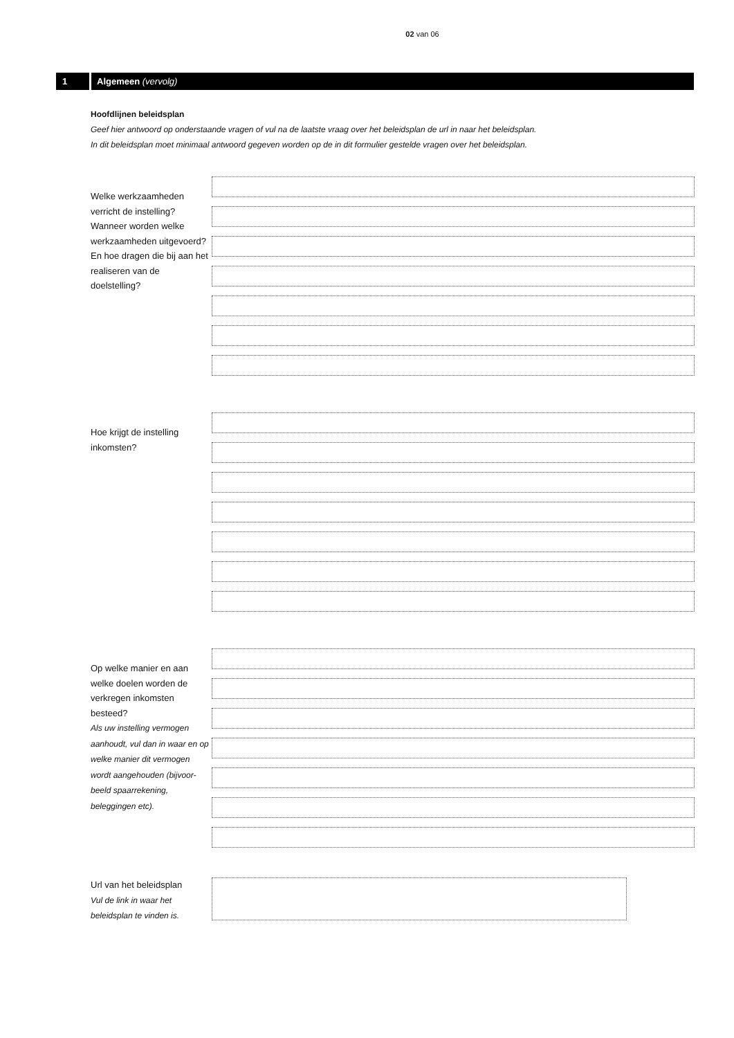02 van 06
1 Algemeen (vervolg)
Hoofdlijnen beleidsplan
Geef hier antwoord op onderstaande vragen of vul na de laatste vraag over het beleidsplan de url in naar het beleidsplan.
In dit beleidsplan moet minimaal antwoord gegeven worden op de in dit formulier gestelde vragen over het beleidsplan.
Welke werkzaamheden verricht de instelling? Wanneer worden welke werkzaamheden uitgevoerd? En hoe dragen die bij aan het realiseren van de doelstelling?
Hoe krijgt de instelling inkomsten?
Op welke manier en aan welke doelen worden de verkregen inkomsten besteed?
Als uw instelling vermogen aanhoudt, vul dan in waar en op welke manier dit vermogen wordt aangehouden (bijvoor-beeld spaarrekening, beleggingen etc).
Url van het beleidsplan
Vul de link in waar het beleidsplan te vinden is.